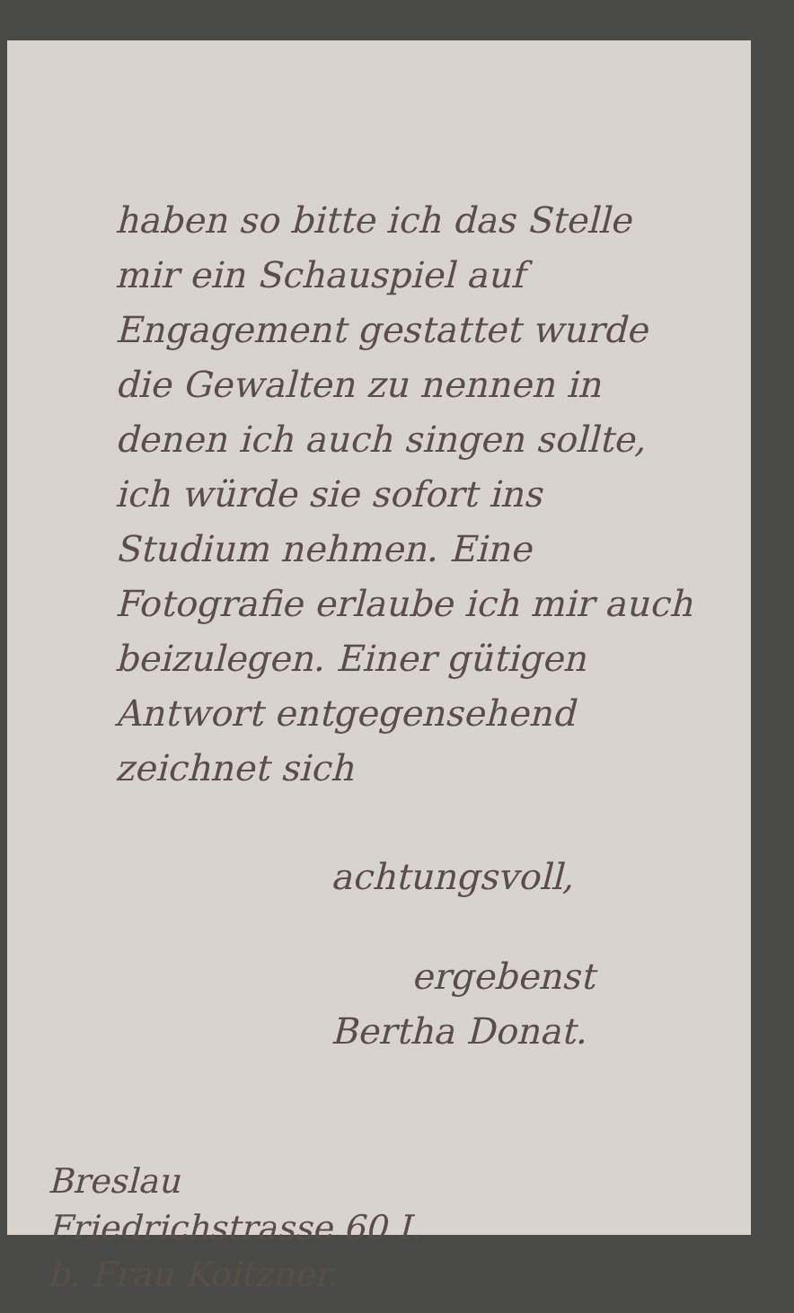haben so bitte ich das Stelle mir ein Schauspiel auf Engagement gestattet wurde die Gewalten zu nennen in denen ich auch singen sollte, ich würde sie sofort ins Studium nehmen. Eine Fotografie erlaube ich mir auch beizulegen. Einer gütigen Antwort entgegensehend zeichnet sich
achtungsvoll,
ergebenst
Bertha Donat.
Breslau
Friedrichstrasse 60 I.
b. Frau Koitzner.